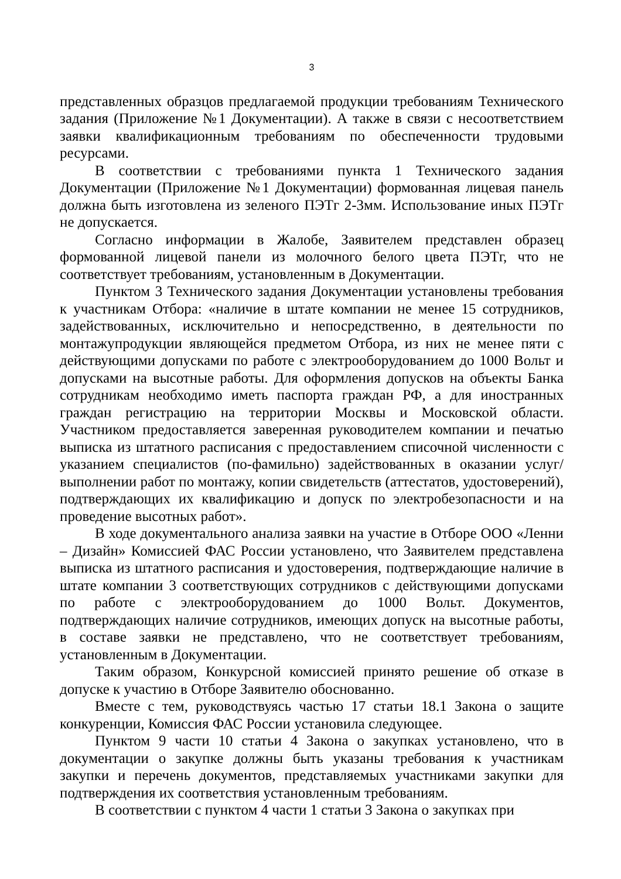3
представленных образцов предлагаемой продукции требованиям Технического задания (Приложение №1 Документации). А также в связи с несоответствием заявки квалификационным требованиям по обеспеченности трудовыми ресурсами.
В соответствии с требованиями пункта 1 Технического задания Документации (Приложение №1 Документации) формованная лицевая панель должна быть изготовлена из зеленого ПЭТг 2-3мм. Использование иных ПЭТг не допускается.
Согласно информации в Жалобе, Заявителем представлен образец формованной лицевой панели из молочного белого цвета ПЭТг, что не соответствует требованиям, установленным в Документации.
Пунктом 3 Технического задания Документации установлены требования к участникам Отбора: «наличие в штате компании не менее 15 сотрудников, задействованных, исключительно и непосредственно, в деятельности по монтажупродукции являющейся предметом Отбора, из них не менее пяти с действующими допусками по работе с электрооборудованием до 1000 Вольт и допусками на высотные работы. Для оформления допусков на объекты Банка сотрудникам необходимо иметь паспорта граждан РФ, а для иностранных граждан регистрацию на территории Москвы и Московской области. Участником предоставляется заверенная руководителем компании и печатью выписка из штатного расписания с предоставлением списочной численности с указанием специалистов (по-фамильно) задействованных в оказании услуг/выполнении работ по монтажу, копии свидетельств (аттестатов, удостоверений), подтверждающих их квалификацию и допуск по электробезопасности и на проведение высотных работ».
В ходе документального анализа заявки на участие в Отборе ООО «Ленни – Дизайн» Комиссией ФАС России установлено, что Заявителем представлена выписка из штатного расписания и удостоверения, подтверждающие наличие в штате компании 3 соответствующих сотрудников с действующими допусками по работе с электрооборудованием до 1000 Вольт. Документов, подтверждающих наличие сотрудников, имеющих допуск на высотные работы, в составе заявки не представлено, что не соответствует требованиям, установленным в Документации.
Таким образом, Конкурсной комиссией принято решение об отказе в допуске к участию в Отборе Заявителю обоснованно.
Вместе с тем, руководствуясь частью 17 статьи 18.1 Закона о защите конкуренции, Комиссия ФАС России установила следующее.
Пунктом 9 части 10 статьи 4 Закона о закупках установлено, что в документации о закупке должны быть указаны требования к участникам закупки и перечень документов, представляемых участниками закупки для подтверждения их соответствия установленным требованиям.
В соответствии с пунктом 4 части 1 статьи 3 Закона о закупках при